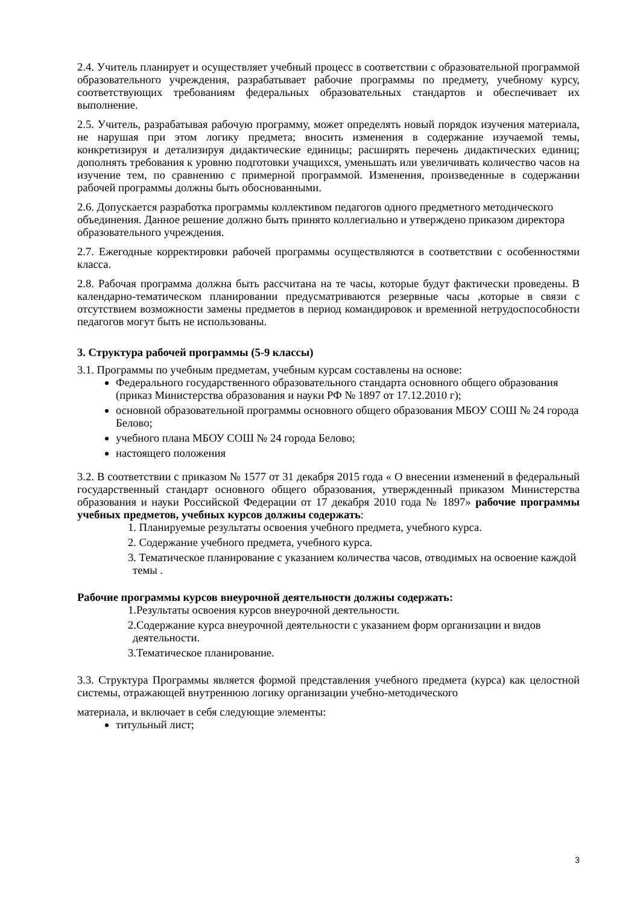2.4. Учитель планирует и осуществляет учебный процесс в соответствии с образовательной программой образовательного учреждения, разрабатывает рабочие программы по предмету, учебному курсу, соответствующих требованиям федеральных образовательных стандартов и обеспечивает их выполнение.
2.5. Учитель, разрабатывая рабочую программу, может определять новый порядок изучения материала, не нарушая при этом логику предмета; вносить изменения в содержание изучаемой темы, конкретизируя и детализируя дидактические единицы; расширять перечень дидактических единиц; дополнять требования к уровню подготовки учащихся, уменьшать или увеличивать количество часов на изучение тем, по сравнению с примерной программой. Изменения, произведенные в содержании рабочей программы должны быть обоснованными.
2.6. Допускается разработка программы коллективом педагогов одного предметного методического объединения. Данное решение должно быть принято коллегиально и утверждено приказом директора образовательного учреждения.
2.7. Ежегодные корректировки рабочей программы осуществляются в соответствии с особенностями класса.
2.8. Рабочая программа должна быть рассчитана на те часы, которые будут фактически проведены. В календарно-тематическом планировании предусматриваются резервные часы ,которые в связи с отсутствием возможности замены предметов в период командировок и временной нетрудоспособности педагогов могут быть не использованы.
3. Структура рабочей программы (5-9 классы)
3.1. Программы по учебным предметам, учебным курсам составлены на основе:
Федерального государственного образовательного стандарта основного общего образования (приказ Министерства образования и науки РФ № 1897 от 17.12.2010 г);
основной образовательной программы основного общего образования МБОУ СОШ № 24 города Белово;
учебного плана МБОУ СОШ № 24 города Белово;
настоящего положения
3.2. В соответствии с приказом № 1577 от 31 декабря 2015 года « О внесении изменений в федеральный государственный стандарт основного общего образования, утвержденный приказом Министерства образования и науки Российской Федерации от 17 декабря 2010 года № 1897» рабочие программы учебных предметов, учебных курсов должны содержать:
1. Планируемые результаты освоения учебного предмета, учебного курса.
2. Содержание учебного предмета, учебного курса.
3. Тематическое планирование с указанием количества часов, отводимых на освоение каждой темы .
Рабочие программы курсов внеурочной деятельности должны содержать:
1.Результаты освоения курсов внеурочной деятельности.
2.Содержание курса внеурочной деятельности с указанием форм организации и видов деятельности.
3.Тематическое планирование.
3.3. Структура Программы является формой представления учебного предмета (курса) как целостной системы, отражающей внутреннюю логику организации учебно-методического
материала, и включает в себя следующие элементы:
титульный лист;
3